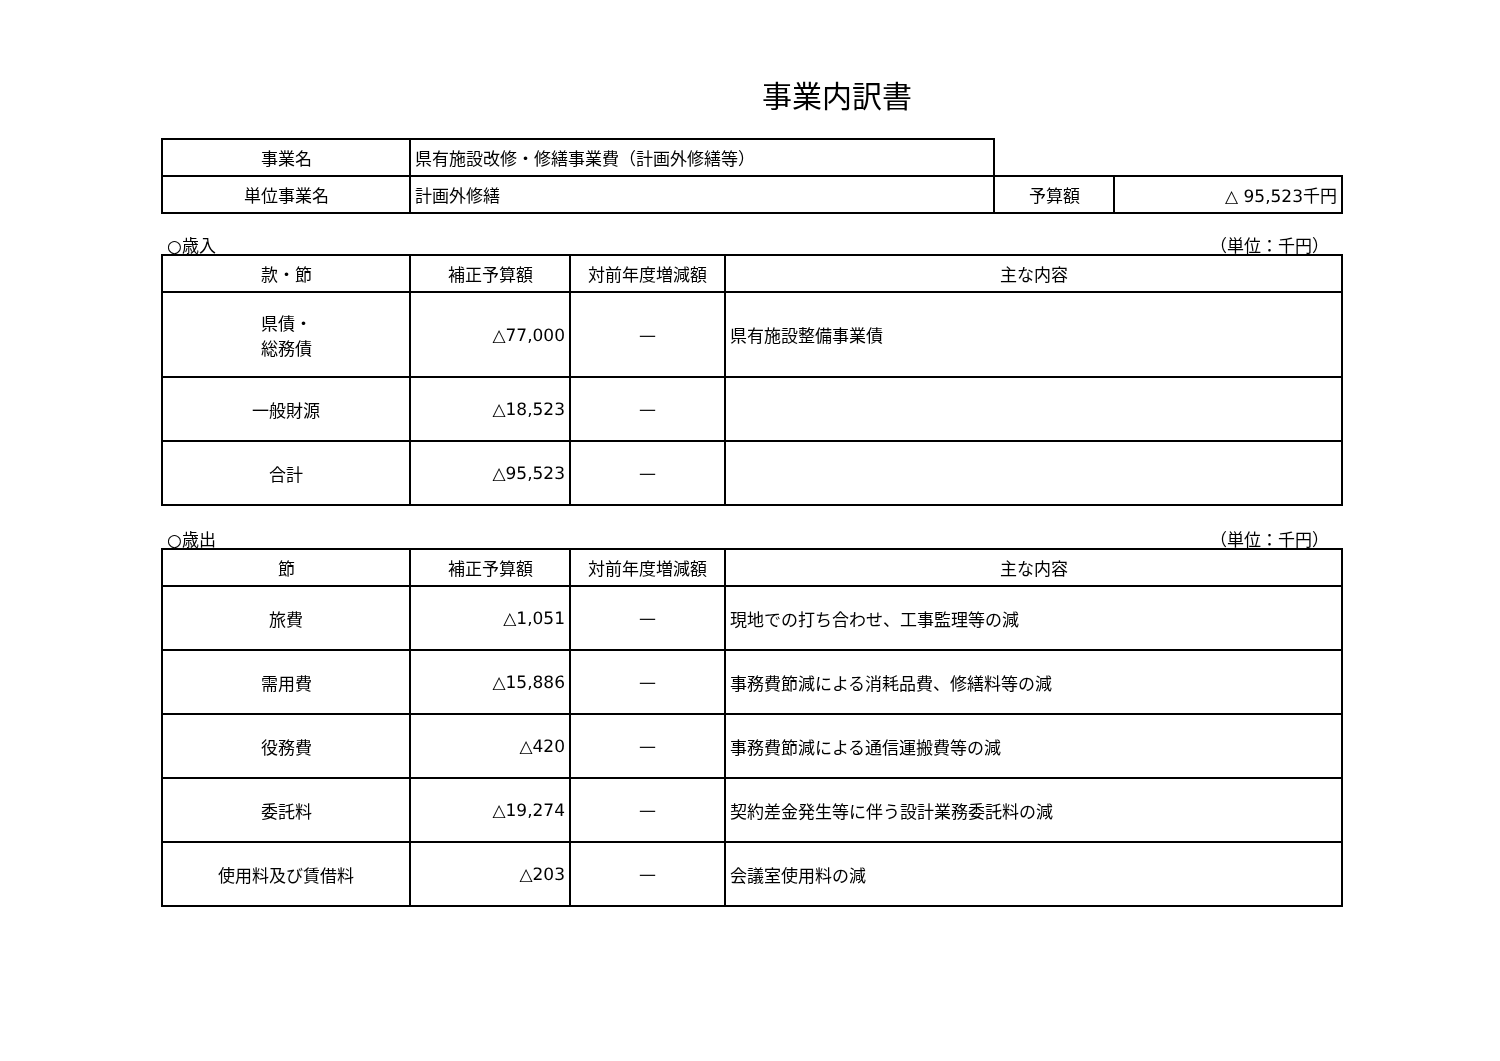事業内訳書
| 事業名 | 県有施設改修・修繕事業費（計画外修繕等） | | |
| 単位事業名 | 計画外修繕 | 予算額 | △ 95,523千円 |
○歳入 （単位：千円）
| 款・節 | 補正予算額 | 対前年度増減額 | 主な内容 |
| --- | --- | --- | --- |
| 県債・ 総務債 | △77,000 | — | 県有施設整備事業債 |
| 一般財源 | △18,523 | — | |
| 合計 | △95,523 | — | |
○歳出 （単位：千円）
| 節 | 補正予算額 | 対前年度増減額 | 主な内容 |
| --- | --- | --- | --- |
| 旅費 | △1,051 | — | 現地での打ち合わせ、工事監理等の減 |
| 需用費 | △15,886 | — | 事務費節減による消耗品費、修繕料等の減 |
| 役務費 | △420 | — | 事務費節減による通信運搬費等の減 |
| 委託料 | △19,274 | — | 契約差金発生等に伴う設計業務委託料の減 |
| 使用料及び賃借料 | △203 | — | 会議室使用料の減 |